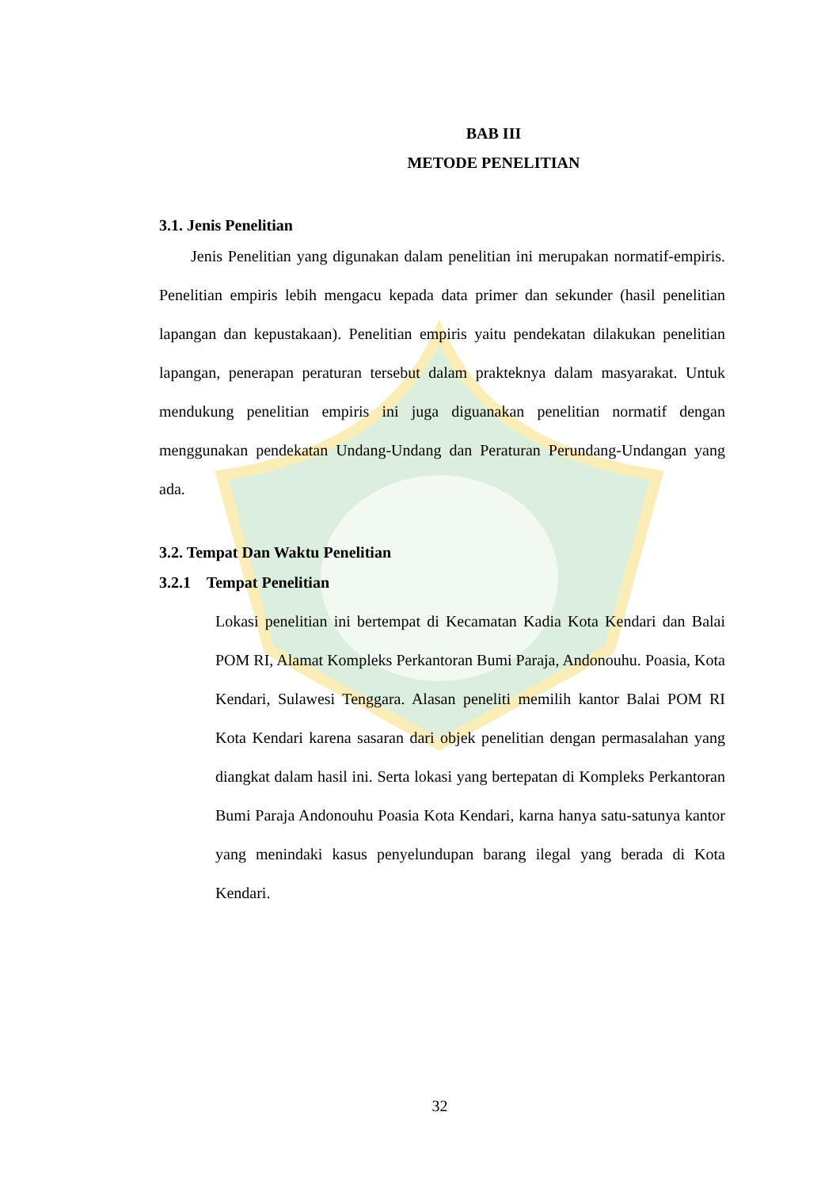BAB III
METODE PENELITIAN
3.1. Jenis Penelitian
Jenis Penelitian yang digunakan dalam penelitian ini merupakan normatif-empiris. Penelitian empiris lebih mengacu kepada data primer dan sekunder (hasil penelitian lapangan dan kepustakaan). Penelitian empiris yaitu pendekatan dilakukan penelitian lapangan, penerapan peraturan tersebut dalam prakteknya dalam masyarakat. Untuk mendukung penelitian empiris ini juga diguanakan penelitian normatif dengan menggunakan pendekatan Undang-Undang dan Peraturan Perundang-Undangan yang ada.
3.2. Tempat Dan Waktu Penelitian
3.2.1 Tempat Penelitian
Lokasi penelitian ini bertempat di Kecamatan Kadia Kota Kendari dan Balai POM RI, Alamat Kompleks Perkantoran Bumi Paraja, Andonouhu. Poasia, Kota Kendari, Sulawesi Tenggara. Alasan peneliti memilih kantor Balai POM RI Kota Kendari karena sasaran dari objek penelitian dengan permasalahan yang diangkat dalam hasil ini. Serta lokasi yang bertepatan di Kompleks Perkantoran Bumi Paraja Andonouhu Poasia Kota Kendari, karna hanya satu-satunya kantor yang menindaki kasus penyelundupan barang ilegal yang berada di Kota Kendari.
32